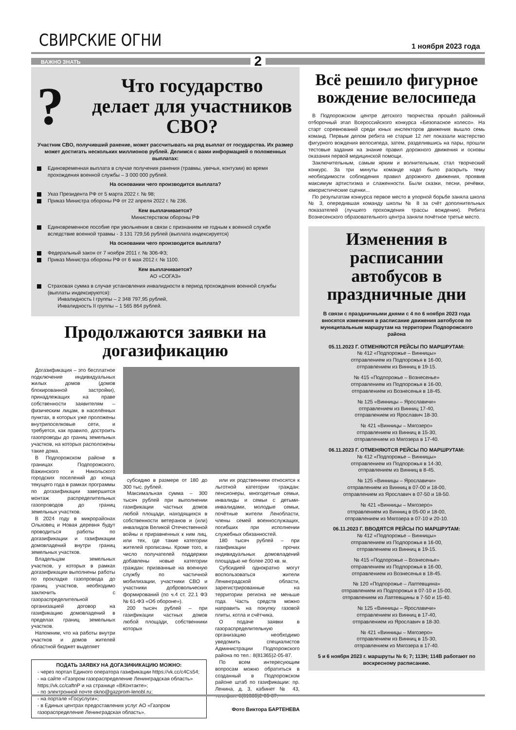СВИРСКИЕ ОГНИ
1 ноября 2023 года
ВАЖНО ЗНАТЬ
2
?
Что государство делает для участников СВО?
Участник СВО, получивший ранение, может рассчитывать на ряд выплат от государства. Их размер может достигать нескольких миллионов рублей. Делимся с вами информацией о положенных выплатах:
Единовременная выплата в случае получения ранения (травмы, увечья, контузии) во время прохождения военной службы – 3 000 000 рублей.
На основании чего производится выплата?
Указ Президента РФ от 5 марта 2022 г. № 98;
Приказ Министра обороны РФ от 22 апреля 2022 г. № 236.
Кем выплачивается?
Министерством обороны РФ
Единовременное пособие при увольнении в связи с признанием не годным к военной службе вследствие военной травмы - 3 131 729,56 рублей (выплата индексируется)
На основании чего производится выплата?
Федеральный закон от 7 ноября 2011 г. № 306-ФЗ;
Приказ Министра обороны РФ от 6 мая 2012 г. № 1100.
Кем выплачивается?
АО «СОГАЗ»
Страховая сумма в случае установления инвалидности в период прохождения военной службы (выплаты индексируются):
Инвалидность I группы – 2 348 797,95 рублей,
Инвалидность II группы – 1 565 864 рублей.
Продолжаются заявки на догазификацию
Догазификация – это бесплатное подключение индивидуальных жилых домов (домов блокированной застройки), принадлежащих на праве собственности заявителям – физическим лицам, в населённых пунктах, в которых уже проложены внутрипоселковые сети, и требуется, как правило, достроить газопроводы до границ земельных участков, на которых расположены такие дома.
В Подпорожском районе в границах Подпорожского, Важинского и Никольского городских поселений до конца текущего года в рамках программы по догазификации завершится монтаж распределительных газопроводов до границ земельных участков.
В 2024 году в микрорайонах Ольховец и Новая деревня будут проводиться работы по догазификации и газификации домовладений внутри границ земельных участков.
Владельцам земельных участков, у которых в рамках догазификации выполнены работы по прокладке газопровода до границ участков, необходимо заключить с газораспределительной организацией договор на газификацию домовладений в пределах границ земельных участков.
Напомним, что на работы внутри участков и домов жителей областной бюджет выделяет
субсидию в размере от 180 до 300 тыс. рублей.
Максимальная сумма – 300 тысяч рублей при выполнении газификации частных домов любой площади, находящихся в собственности ветеранов и (или) инвалидов Великой Отечественной войны и приравненных к ним лиц, или тех, где такие категории жителей прописаны. Кроме того, в число получателей поддержки добавлены новые категории граждан: призванные на военную службу по частичной мобилизации, участники СВО и участники добровольческих формирований (по ч.4 ст. 22.1 ФЗ № 61-ФЗ «Об обороне»).
200 тысяч рублей – при газификации частных домов любой площади, собственники которых
или их родственники относятся к льготной категории граждан: пенсионеры, многодетные семьи, инвалиды и семьи с детьми-инвалидами, молодые семьи, почётные жители Ленобласти, члены семей военнослужащих, погибших при исполнении служебных обязанностей.
180 тысяч рублей – при газификации прочих индивидуальных домовладений площадью не более 200 кв. м.
Субсидией однократно могут воспользоваться жители Ленинградской области, зарегистрированные на территории региона не меньше года. Часть средств можно направить на покупку газовой плиты, котла и счётчика.
О подаче заявки в газораспределительную организацию необходимо уведомить специалистов Администрации Подпорожского района по тел.: 8(81365)2-05-87.
По всем интересующим вопросам можно обратиться в созданный в Подпорожском районе штаб по газификации: пр. Ленина, д. 3, кабинет № 43, телефон: 8(81365)2-05-87.
Фото Виктора БАРТЕНЕВА
ПОДАТЬ ЗАЯВКУ НА ДОГАЗИФИКАЦИЮ МОЖНО:
- через портал Единого оператора газификации https://vk.cc/c4Cs54;
- на сайте «Газпром газораспределение Ленинградская область» https://vk.cc/caftnP и на странице «ВКонтакте»;
- по электронной почте okno@gazprom-lenobl.ru;
- на портале «Госуслуги»;
- в Единых центрах предоставления услуг АО «Газпром газораспределение Ленинградская область».
Всё решило фигурное вождение велосипеда
В Подпорожском центре детского творчества прошёл районный отборочный этап Всероссийского конкурса «Безопасное колесо». На старт соревнований среди юных инспекторов движения вышло семь команд. Первым делом ребята не старше 12 лет показали мастерство фигурного вождения велосипеда, затем, разделившись на пары, прошли тестовые задания на знание правил дорожного движения и основы оказания первой медицинской помощи.
Заключительным, самым ярким и волнительным, стал творческий конкурс. За три минуты команде надо было раскрыть тему необходимости соблюдения правил дорожного движения, проявив максимум артистизма и слаженности. Были сказки, песни, речёвки, юмористические сценки...
По результатам конкурса первое место в упорной борьбе заняла школа № 3, опередившая команду школы № 8 за счёт дополнительных показателей (лучшего прохождения трассы вождения). Ребята Вознесенского образовательного центра заняли почётное третье место.
Изменения в расписании автобусов в праздничные дни
В связи с праздничными днями с 4 по 6 ноября 2023 года вносятся изменения в расписание движения автобусов по муниципальным маршрутам на территории Подпорожского района
05.11.2023 Г. ОТМЕНЯЮТСЯ РЕЙСЫ ПО МАРШРУТАМ:
№ 412 «Подпорожье – Винницы»
отправлением из Подпорожья в 16-00,
отправлением из Винниц в 19-15.
№ 415 «Подпорожье – Вознесенье»
отправлением из Подпорожья в 16-00,
отправлением из Вознесенья в 18-45.
№ 125 «Винницы – Ярославичи»
отправлением из Винниц 17-40,
отправлением из Ярославич 18-30.
№ 421 «Винницы – Мягозеро»
отправлением из Винниц в 15-30,
отправлением из Мягозера в 17-40.
06.11.2023 Г. ОТМЕНЯЮТСЯ РЕЙСЫ ПО МАРШРУТАМ:
№ 412 «Подпорожье – Винницы»
отправлением из Подпорожья в 14-30,
отправлением из Винниц в 8-45.
№ 125 «Винницы – Ярославичи»
отправлением из Винниц в 07-00 и 18-00,
отправлением из Ярославич в 07-50 и 18-50.
№ 421 «Винницы – Мягозеро»
отправлением из Винниц в 05-00 и 18-00,
отправлением из Мягозера в 07-10 и 20-10.
06.11.2023 Г. ВВОДЯТСЯ РЕЙСЫ ПО МАРШРУТАМ:
№ 412 «Подпорожье – Винницы»
отправлением из Подпорожья в 16-00,
отправлением из Винниц в 19-15.
№ 415 «Подпорожье – Вознесенье»
отправлением из Подпорожья в 16-00,
отправлением из Вознесенья в 18-45.
№ 120 «Подпорожье – Лаптевщина»
отправлением из Подпорожья в 07-10 и 15-00,
отправлением из Лаптевщины в 7-50 и 15-40.
№ 125 «Винницы – Ярославичи»
отправлением из Винниц в 17-40,
отправлением из Ярославич в 18-30.
№ 421 «Винницы – Мягозеро»
отправлением из Винниц в 15-30,
отправлением из Мягозера в 17-40.
5 и 6 ноября 2023 г. маршруты № 6; 7; 113Н; 114В работают по воскресному расписанию.